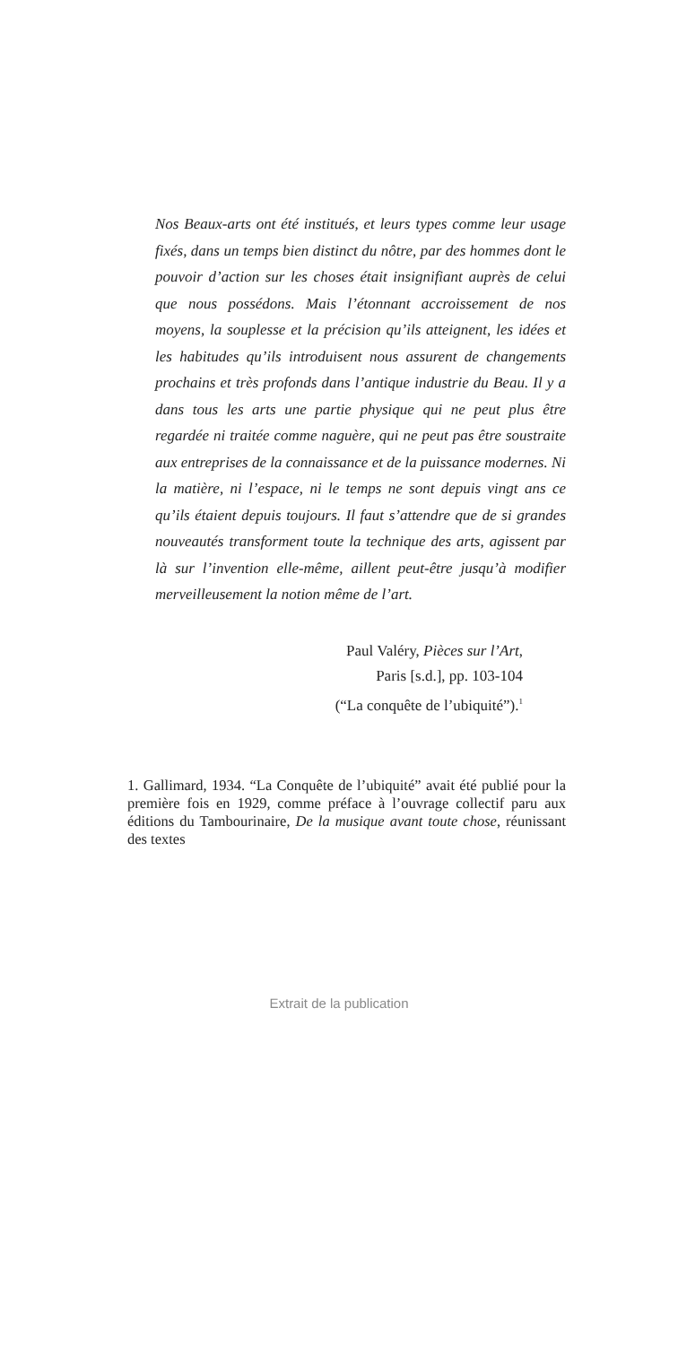Nos Beaux-arts ont été institués, et leurs types comme leur usage fixés, dans un temps bien distinct du nôtre, par des hommes dont le pouvoir d’action sur les choses était insignifiant auprès de celui que nous possédons. Mais l’étonnant accroissement de nos moyens, la souplesse et la précision qu’ils atteignent, les idées et les habitudes qu’ils introduisent nous assurent de changements prochains et très profonds dans l’antique industrie du Beau. Il y a dans tous les arts une partie physique qui ne peut plus être regardée ni traitée comme naguère, qui ne peut pas être soustraite aux entreprises de la connaissance et de la puissance modernes. Ni la matière, ni l’espace, ni le temps ne sont depuis vingt ans ce qu’ils étaient depuis toujours. Il faut s’attendre que de si grandes nouveautés transforment toute la technique des arts, agissent par là sur l’invention elle-même, aillent peut-être jusqu’à modifier merveilleusement la notion même de l’art.
Paul Valéry, Pièces sur l’Art,
Paris [s.d.], pp. 103-104
(“La conquête de l’ubiquité”).<sup>1</sup>
1. Gallimard, 1934. “La Conquête de l’ubiquité” avait été publié pour la première fois en 1929, comme préface à l’ouvrage collectif paru aux éditions du Tambourinaire, De la musique avant toute chose, réunissant des textes
Extrait de la publication